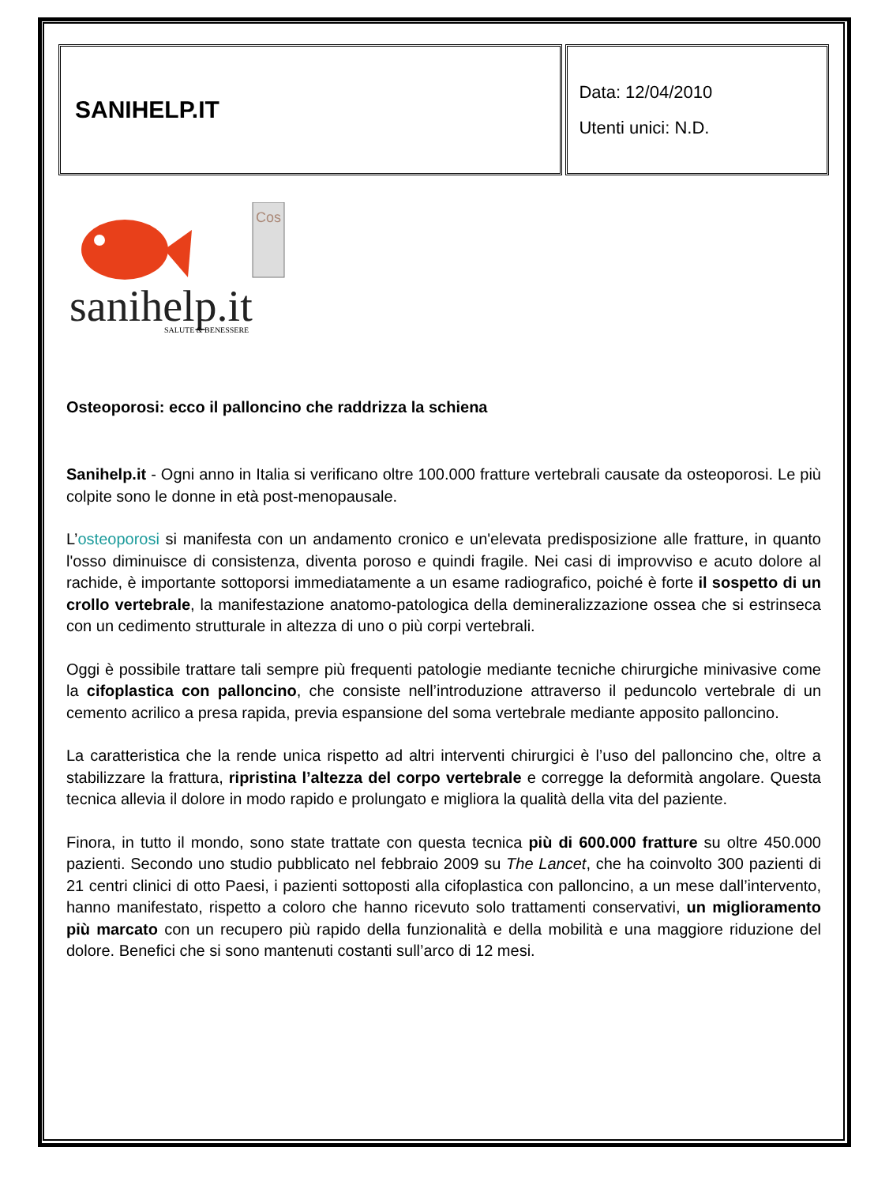| SANIHELP.IT | Data: 12/04/2010 Utenti unici: N.D. |
sanihelp.it
SALUTE & BENESSERE
Cos
Osteoporosi: ecco il palloncino che raddrizza la schiena
Sanihelp.it - Ogni anno in Italia si verificano oltre 100.000 fratture vertebrali causate da osteoporosi. Le più colpite sono le donne in età post-menopausale.
L’osteoporosi si manifesta con un andamento cronico e un'elevata predisposizione alle fratture, in quanto l'osso diminuisce di consistenza, diventa poroso e quindi fragile. Nei casi di improvviso e acuto dolore al rachide, è importante sottoporsi immediatamente a un esame radiografico, poiché è forte il sospetto di un crollo vertebrale, la manifestazione anatomo-patologica della demineralizzazione ossea che si estrinseca con un cedimento strutturale in altezza di uno o più corpi vertebrali.
Oggi è possibile trattare tali sempre più frequenti patologie mediante tecniche chirurgiche minivasive come la cifoplastica con palloncino, che consiste nell’introduzione attraverso il peduncolo vertebrale di un cemento acrilico a presa rapida, previa espansione del soma vertebrale mediante apposito palloncino.
La caratteristica che la rende unica rispetto ad altri interventi chirurgici è l’uso del palloncino che, oltre a stabilizzare la frattura, ripristina l’altezza del corpo vertebrale e corregge la deformità angolare. Questa tecnica allevia il dolore in modo rapido e prolungato e migliora la qualità della vita del paziente.
Finora, in tutto il mondo, sono state trattate con questa tecnica più di 600.000 fratture su oltre 450.000 pazienti. Secondo uno studio pubblicato nel febbraio 2009 su The Lancet, che ha coinvolto 300 pazienti di 21 centri clinici di otto Paesi, i pazienti sottoposti alla cifoplastica con palloncino, a un mese dall’intervento, hanno manifestato, rispetto a coloro che hanno ricevuto solo trattamenti conservativi, un miglioramento più marcato con un recupero più rapido della funzionalità e della mobilità e una maggiore riduzione del dolore. Benefici che si sono mantenuti costanti sull’arco di 12 mesi.